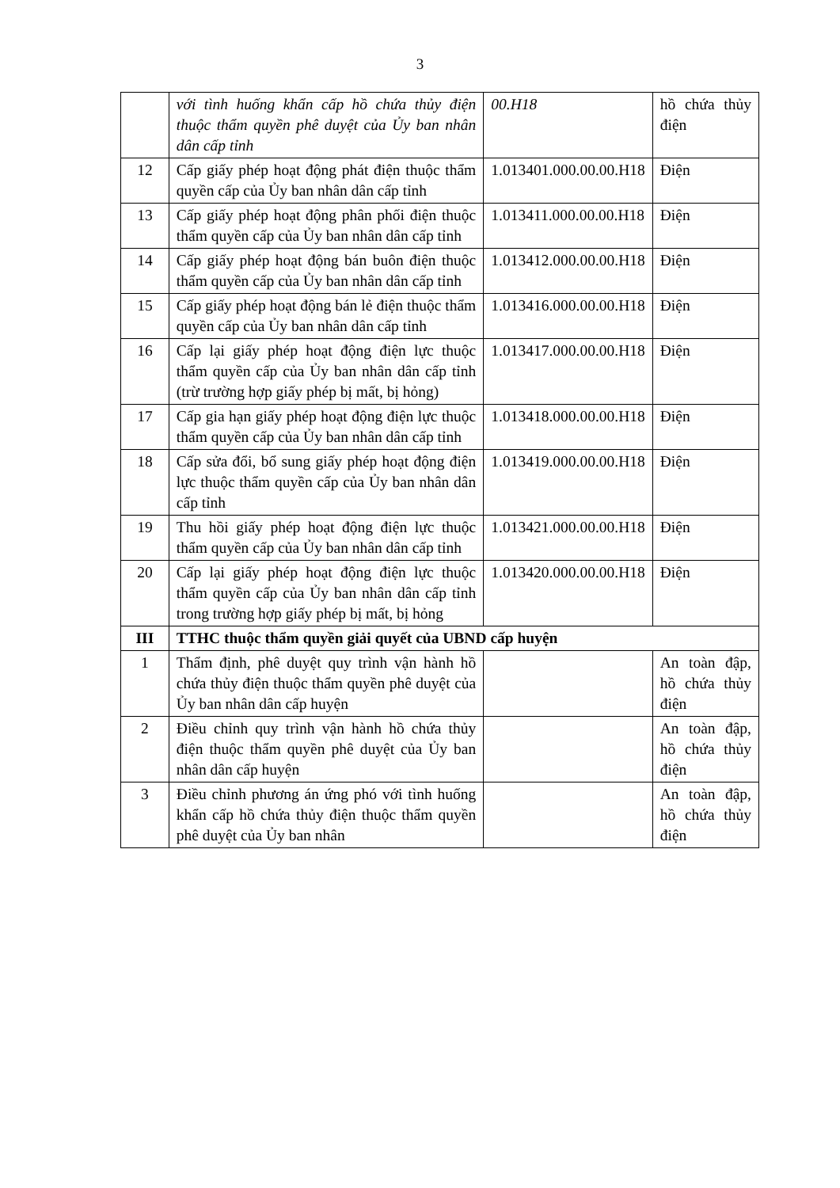3
| | với tình huống khẩn cấp hồ chứa thủy điện thuộc thẩm quyền phê duyệt của Ủy ban nhân dân cấp tỉnh | 00.H18 | hồ chứa thủy điện |
| 12 | Cấp giấy phép hoạt động phát điện thuộc thẩm quyền cấp của Ủy ban nhân dân cấp tỉnh | 1.013401.000.00.00.H18 | Điện |
| 13 | Cấp giấy phép hoạt động phân phối điện thuộc thẩm quyền cấp của Ủy ban nhân dân cấp tỉnh | 1.013411.000.00.00.H18 | Điện |
| 14 | Cấp giấy phép hoạt động bán buôn điện thuộc thẩm quyền cấp của Ủy ban nhân dân cấp tỉnh | 1.013412.000.00.00.H18 | Điện |
| 15 | Cấp giấy phép hoạt động bán lẻ điện thuộc thẩm quyền cấp của Ủy ban nhân dân cấp tỉnh | 1.013416.000.00.00.H18 | Điện |
| 16 | Cấp lại giấy phép hoạt động điện lực thuộc thẩm quyền cấp của Ủy ban nhân dân cấp tỉnh (trừ trường hợp giấy phép bị mất, bị hỏng) | 1.013417.000.00.00.H18 | Điện |
| 17 | Cấp gia hạn giấy phép hoạt động điện lực thuộc thẩm quyền cấp của Ủy ban nhân dân cấp tỉnh | 1.013418.000.00.00.H18 | Điện |
| 18 | Cấp sửa đổi, bổ sung giấy phép hoạt động điện lực thuộc thẩm quyền cấp của Ủy ban nhân dân cấp tỉnh | 1.013419.000.00.00.H18 | Điện |
| 19 | Thu hồi giấy phép hoạt động điện lực thuộc thẩm quyền cấp của Ủy ban nhân dân cấp tỉnh | 1.013421.000.00.00.H18 | Điện |
| 20 | Cấp lại giấy phép hoạt động điện lực thuộc thẩm quyền cấp của Ủy ban nhân dân cấp tỉnh trong trường hợp giấy phép bị mất, bị hỏng | 1.013420.000.00.00.H18 | Điện |
| III | TTHC thuộc thẩm quyền giải quyết của UBND cấp huyện | | |
| 1 | Thẩm định, phê duyệt quy trình vận hành hồ chứa thủy điện thuộc thẩm quyền phê duyệt của Ủy ban nhân dân cấp huyện | | An toàn đập, hồ chứa thủy điện |
| 2 | Điều chỉnh quy trình vận hành hồ chứa thủy điện thuộc thẩm quyền phê duyệt của Ủy ban nhân dân cấp huyện | | An toàn đập, hồ chứa thủy điện |
| 3 | Điều chỉnh phương án ứng phó với tình huống khẩn cấp hồ chứa thủy điện thuộc thẩm quyền phê duyệt của Ủy ban nhân | | An toàn đập, hồ chứa thủy điện |